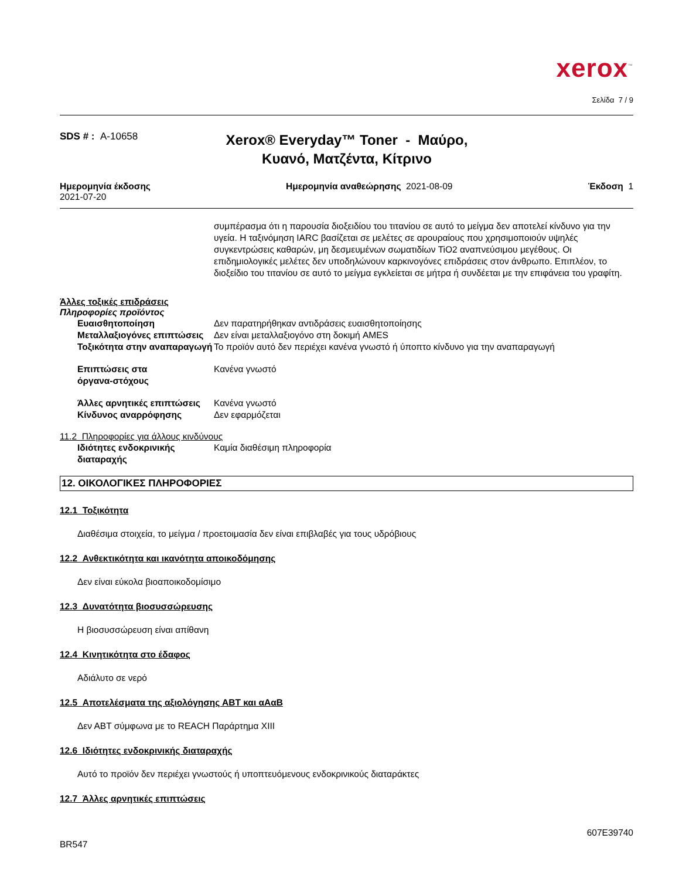xerox<sup>™</sup>
Σελίδα 7 / 9
SDS # : A-10658
Xerox® Everyday™ Toner - Μαύρο, Κυανό, Ματζέντα, Κίτρινο
Ημερομηνία έκδοσης
2021-07-20
Ημερομηνία αναθεώρησης 2021-08-09
Έκδοση 1
συμπέρασμα ότι η παρουσία διοξειδίου του τιτανίου σε αυτό το μείγμα δεν αποτελεί κίνδυνο για την υγεία. Η ταξινόμηση IARC βασίζεται σε μελέτες σε αρουραίους που χρησιμοποιούν υψηλές συγκεντρώσεις καθαρών, μη δεσμευμένων σωματιδίων TiO2 αναπνεύσιμου μεγέθους. Οι επιδημιολογικές μελέτες δεν υποδηλώνουν καρκινογόνες επιδράσεις στον άνθρωπο. Επιπλέον, το διοξείδιο του τιτανίου σε αυτό το μείγμα εγκλείεται σε μήτρα ή συνδέεται με την επιφάνεια του γραφίτη.
Άλλες τοξικές επιδράσεις
Πληροφορίες προϊόντος
Ευαισθητοποίηση Δεν παρατηρήθηκαν αντιδράσεις ευαισθητοποίησης
Μεταλλαξιογόνες επιπτώσεις Δεν είναι μεταλλαξιογόνο στη δοκιμή AMES
Τοξικότητα στην αναπαραγωγή Το προϊόν αυτό δεν περιέχει κανένα γνωστό ή ύποπτο κίνδυνο για την αναπαραγωγή
Επιπτώσεις στα
όργανα-στόχους
Κανένα γνωστό
Άλλες αρνητικές επιπτώσεις Κανένα γνωστό
Κίνδυνος αναρρόφησης Δεν εφαρμόζεται
11.2 Πληροφορίες για άλλους κινδύνους
Ιδιότητες ενδοκρινικής
διαταραχής
Καμία διαθέσιμη πληροφορία
12. ΟΙΚΟΛΟΓΙΚΕΣ ΠΛΗΡΟΦΟΡΙΕΣ
12.1 Τοξικότητα
Διαθέσιμα στοιχεία, το μείγμα / προετοιμασία δεν είναι επιβλαβές για τους υδρόβιους
12.2 Ανθεκτικότητα και ικανότητα αποικοδόμησης
Δεν είναι εύκολα βιοαποικοδομίσιμο
12.3 Δυνατότητα βιοσυσσώρευσης
Η βιοσυσσώρευση είναι απίθανη
12.4 Κινητικότητα στο έδαφος
Αδιάλυτο σε νερό
12.5 Αποτελέσματα της αξιολόγησης ΑΒΤ και αΑαΒ
Δεν ΑΒΤ σύμφωνα με το REACH Παράρτημα XIII
12.6 Ιδιότητες ενδοκρινικής διαταραχής
Αυτό το προϊόν δεν περιέχει γνωστούς ή υποπτευόμενους ενδοκρινικούς διαταράκτες
12.7 Άλλες αρνητικές επιπτώσεις
BR547
607E39740